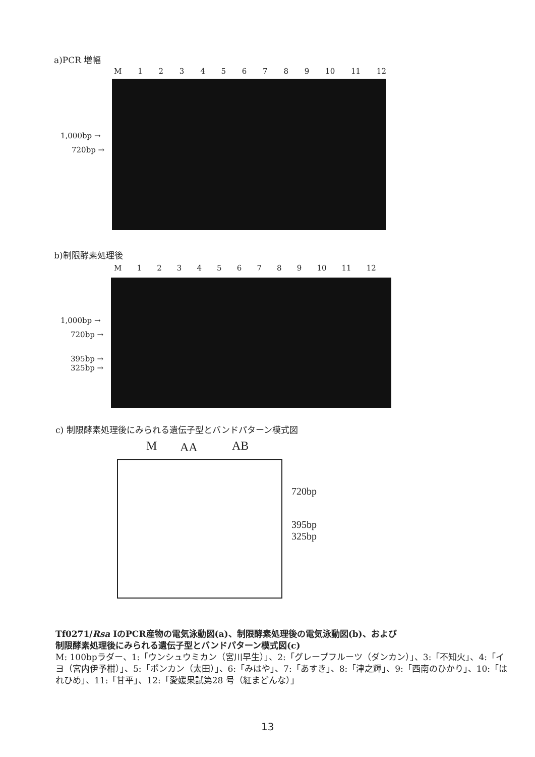a)PCR 増幅
M 123456789 10 11 12
1,000bp →
720bp →
b)制限酵素処理後
M 123456789 10 11 12
1,000bp →
720bp →
395bp →
325bp →
c) 制限酵素処理後にみられる遺伝子型とバンドパターン模式図
M AA AB
720bp
395bp
325bp
Tf0271/Rsa IのPCR産物の電気泳動図(a)、制限酵素処理後の電気泳動図(b)、および
制限酵素処理後にみられる遺伝子型とバンドパターン模式図(c)
M: 100bpラダー、1:「ウンシュウミカン（宮川早生）」、2:「グレープフルーツ（ダンカン）」、3:「不知火」、4:「イヨ（宮内伊予柑）」、5:「ポンカン（太田）」、6:「みはや」、7:「あすき」、8:「津之輝」、9:「西南のひかり」、10:「はれひめ」、11:「甘平」、12:「愛媛果試第28 号（紅まどんな）」
13